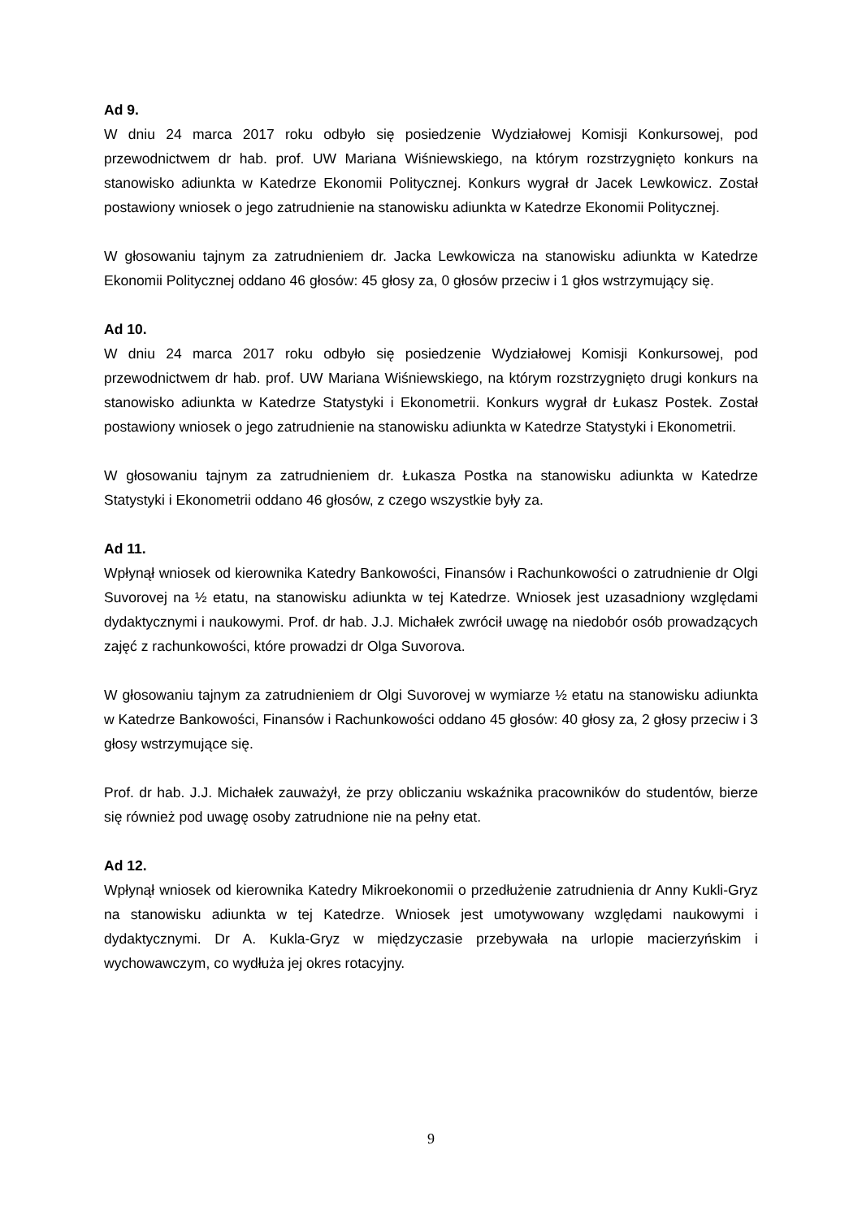Ad 9.
W dniu 24 marca 2017 roku odbyło się posiedzenie Wydziałowej Komisji Konkursowej, pod przewodnictwem dr hab. prof. UW Mariana Wiśniewskiego, na którym rozstrzygnięto konkurs na stanowisko adiunkta w Katedrze Ekonomii Politycznej. Konkurs wygrał dr Jacek Lewkowicz. Został postawiony wniosek o jego zatrudnienie na stanowisku adiunkta w Katedrze Ekonomii Politycznej.
W głosowaniu tajnym za zatrudnieniem dr. Jacka Lewkowicza na stanowisku adiunkta w Katedrze Ekonomii Politycznej oddano 46 głosów: 45 głosy za, 0 głosów przeciw i 1 głos wstrzymujący się.
Ad 10.
W dniu 24 marca 2017 roku odbyło się posiedzenie Wydziałowej Komisji Konkursowej, pod przewodnictwem dr hab. prof. UW Mariana Wiśniewskiego, na którym rozstrzygnięto drugi konkurs na stanowisko adiunkta w Katedrze Statystyki i Ekonometrii. Konkurs wygrał dr Łukasz Postek. Został postawiony wniosek o jego zatrudnienie na stanowisku adiunkta w Katedrze Statystyki i Ekonometrii.
W głosowaniu tajnym za zatrudnieniem dr. Łukasza Postka na stanowisku adiunkta w Katedrze Statystyki i Ekonometrii oddano 46 głosów, z czego wszystkie były za.
Ad 11.
Wpłynął wniosek od kierownika Katedry Bankowości, Finansów i Rachunkowości o zatrudnienie dr Olgi Suvorovej na ½ etatu, na stanowisku adiunkta w tej Katedrze. Wniosek jest uzasadniony względami dydaktycznymi i naukowymi. Prof. dr hab. J.J. Michałek zwrócił uwagę na niedobór osób prowadzących zajęć z rachunkowości, które prowadzi dr Olga Suvorova.
W głosowaniu tajnym za zatrudnieniem dr Olgi Suvorovej w wymiarze ½ etatu na stanowisku adiunkta w Katedrze Bankowości, Finansów i Rachunkowości oddano 45 głosów: 40 głosy za, 2 głosy przeciw i 3 głosy wstrzymujące się.
Prof. dr hab. J.J. Michałek zauważył, że przy obliczaniu wskaźnika pracowników do studentów, bierze się również pod uwagę osoby zatrudnione nie na pełny etat.
Ad 12.
Wpłynął wniosek od kierownika Katedry Mikroekonomii o przedłużenie zatrudnienia dr Anny Kukli-Gryz na stanowisku adiunkta w tej Katedrze. Wniosek jest umotywowany względami naukowymi i dydaktycznymi. Dr A. Kukla-Gryz w międzyczasie przebywała na urlopie macierzyńskim i wychowawczym, co wydłuża jej okres rotacyjny.
9